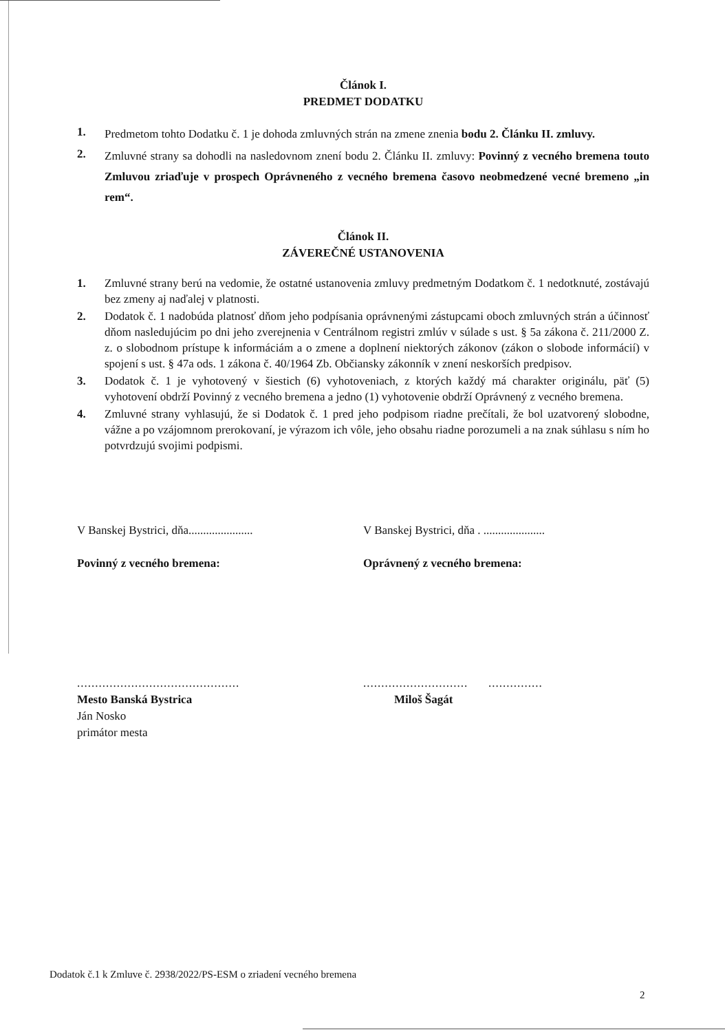Článok I.
PREDMET DODATKU
1. Predmetom tohto Dodatku č. 1 je dohoda zmluvných strán na zmene znenia bodu 2. Článku II. zmluvy.
2. Zmluvné strany sa dohodli na nasledovnom znení bodu 2. Článku II. zmluvy: Povinný z vecného bremena touto Zmluvou zriaďuje v prospech Oprávneného z vecného bremena časovo neobmedzené vecné bremeno „in rem“.
Článok II.
ZÁVEREČNÉ USTANOVENIA
1. Zmluvné strany berú na vedomie, že ostatné ustanovenia zmluvy predmetným Dodatkom č. 1 nedotknuté, zostávajú bez zmeny aj naďalej v platnosti.
2. Dodatok č. 1 nadobúda platnosť dňom jeho podpísania oprávnenými zástupcami oboch zmluvných strán a účinnosť dňom nasledujúcim po dni jeho zverejnenia v Centrálnom registri zmlúv v súlade s ust. § 5a zákona č. 211/2000 Z. z. o slobodnom prístupe k informáciám a o zmene a doplnení niektorých zákonov (zákon o slobode informácií) v spojení s ust. § 47a ods. 1 zákona č. 40/1964 Zb. Občiansky zákonník v znení neskorších predpisov.
3. Dodatok č. 1 je vyhotovený v šiestich (6) vyhotoveniach, z ktorých každý má charakter originálu, päť (5) vyhotovení obdrží Povinný z vecného bremena a jedno (1) vyhotovenie obdrží Oprávnený z vecného bremena.
4. Zmluvné strany vyhlasujú, že si Dodatok č. 1 pred jeho podpisom riadne prečítali, že bol uzatvorený slobodne, vážne a po vzájomnom prerokovaní, je výrazom ich vôle, jeho obsahu riadne porozumeli a na znak súhlasu s ním ho potvrdzujú svojimi podpismi.
V Banskej Bystrici, dňa......................
Povinný z vecného bremena:
V Banskej Bystrici, dňa . .....................
Oprávnený z vecného bremena:
.............................................
Mesto Banská Bystrica
Ján Nosko
primátor mesta
............................. ...............
Miloš Šagát
Dodatok č.1 k Zmluve č. 2938/2022/PS-ESM o zriadení vecného bremena
2